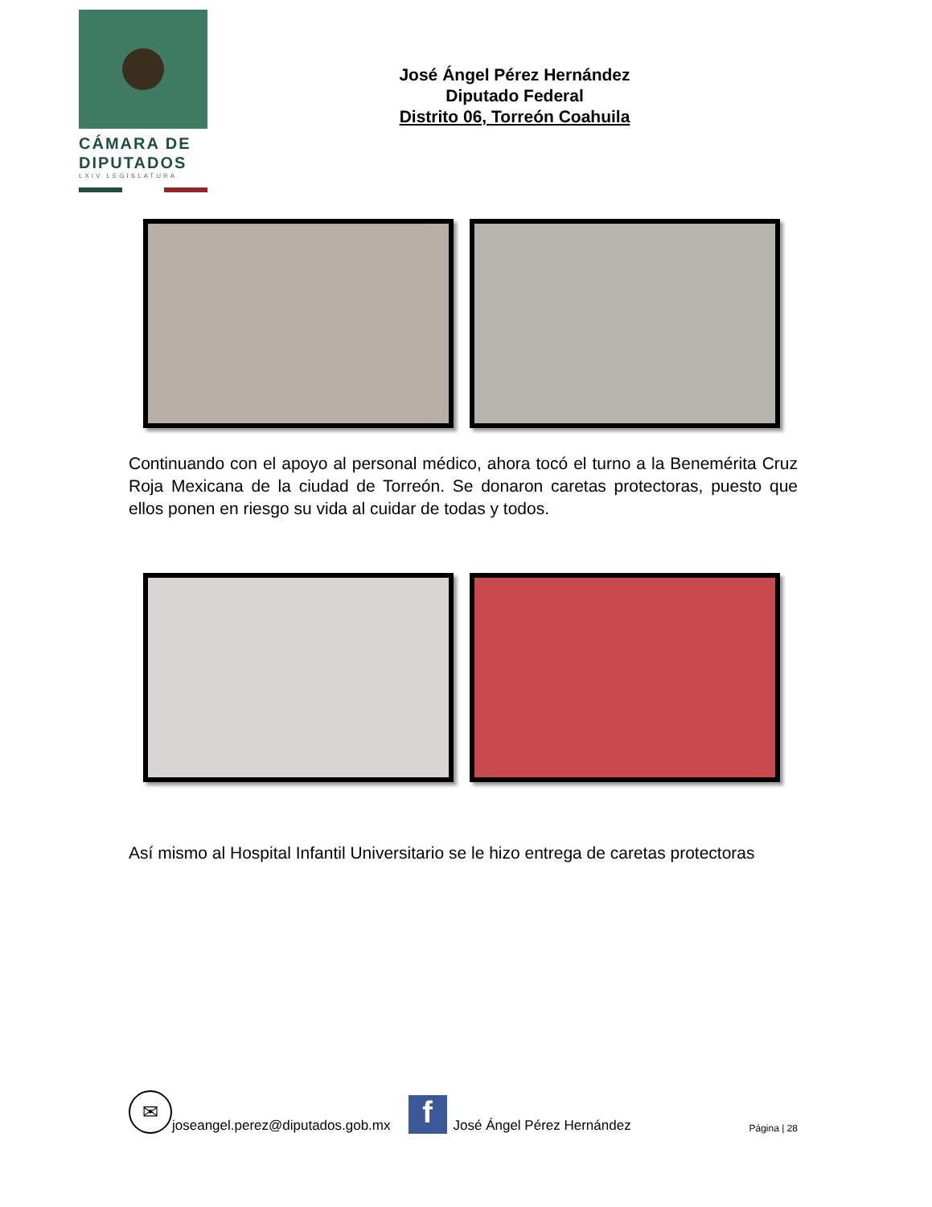CÁMARA DE
DIPUTADOS
LXIV LEGISLATURA
José Ángel Pérez Hernández
Diputado Federal
Distrito 06, Torreón Coahuila
Continuando con el apoyo al personal médico, ahora tocó el turno a la Benemérita Cruz Roja Mexicana de la ciudad de Torreón. Se donaron caretas protectoras, puesto que ellos ponen en riesgo su vida al cuidar de todas y todos.
Así mismo al Hospital Infantil Universitario se le hizo entrega de caretas protectoras
✉
joseangel.perez@diputados.gob.mx
f
José Ángel Pérez Hernández Página | 28